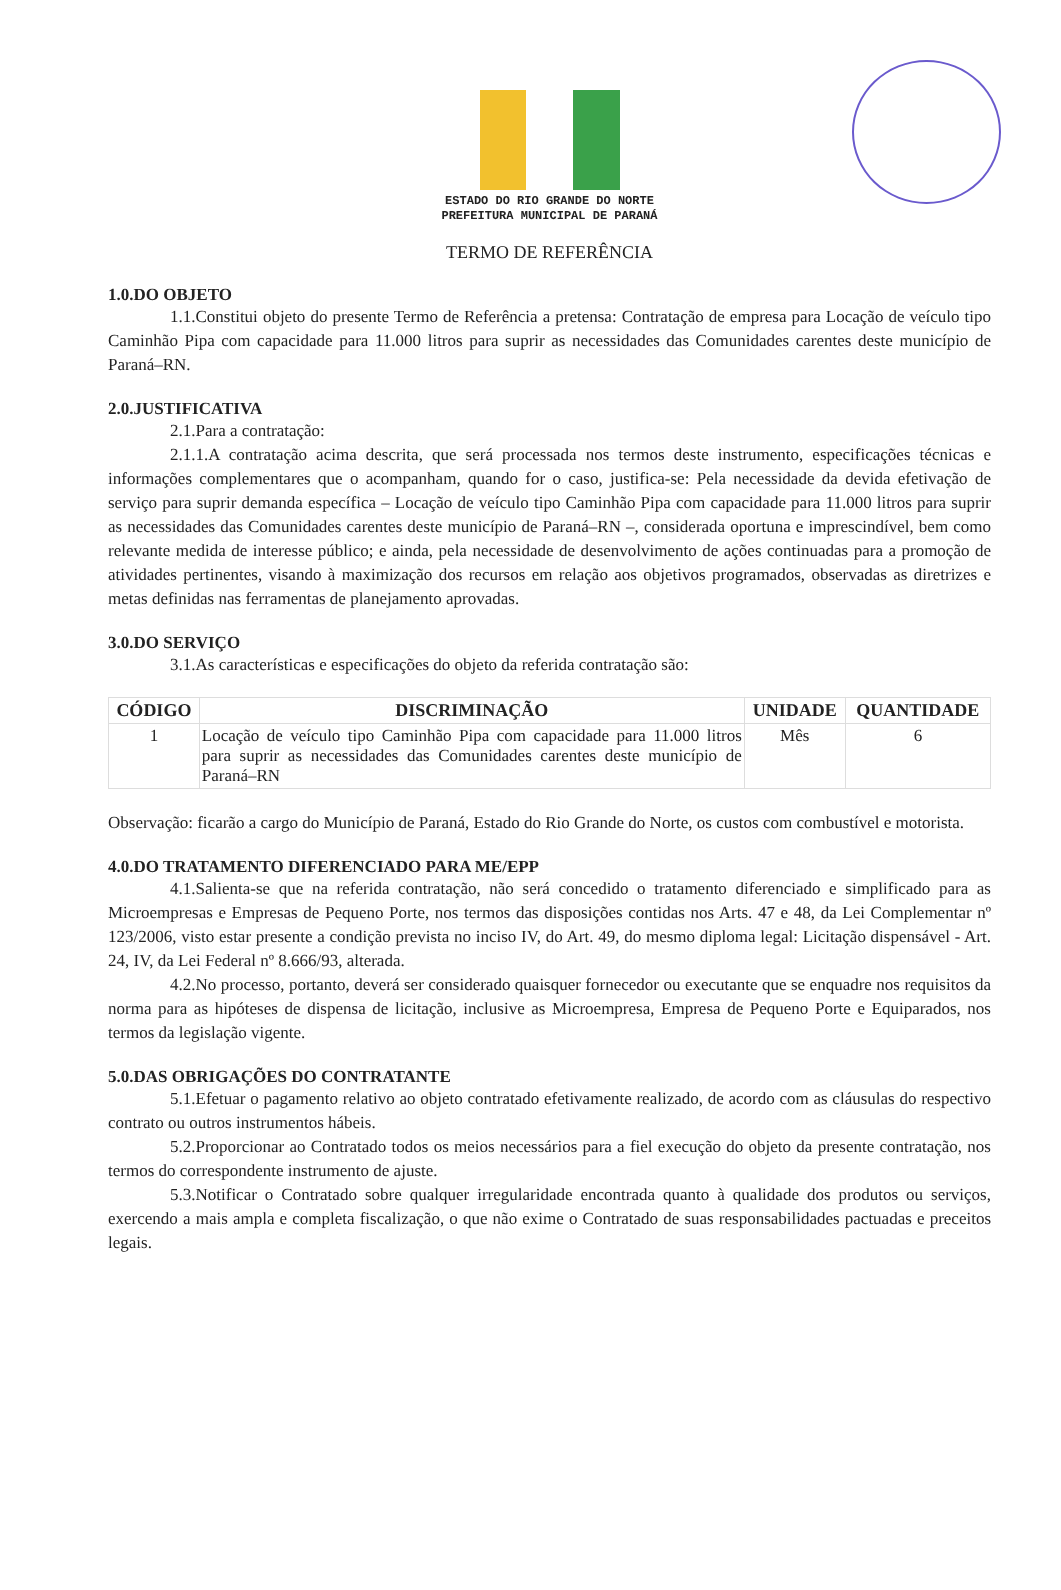ESTADO DO RIO GRANDE DO NORTE
PREFEITURA MUNICIPAL DE PARANÁ
TERMO DE REFERÊNCIA
1.0.DO OBJETO
1.1.Constitui objeto do presente Termo de Referência a pretensa: Contratação de empresa para Locação de veículo tipo Caminhão Pipa com capacidade para 11.000 litros para suprir as necessidades das Comunidades carentes deste município de Paraná–RN.
2.0.JUSTIFICATIVA
2.1.Para a contratação:
2.1.1.A contratação acima descrita, que será processada nos termos deste instrumento, especificações técnicas e informações complementares que o acompanham, quando for o caso, justifica-se: Pela necessidade da devida efetivação de serviço para suprir demanda específica – Locação de veículo tipo Caminhão Pipa com capacidade para 11.000 litros para suprir as necessidades das Comunidades carentes deste município de Paraná–RN –, considerada oportuna e imprescindível, bem como relevante medida de interesse público; e ainda, pela necessidade de desenvolvimento de ações continuadas para a promoção de atividades pertinentes, visando à maximização dos recursos em relação aos objetivos programados, observadas as diretrizes e metas definidas nas ferramentas de planejamento aprovadas.
3.0.DO SERVIÇO
3.1.As características e especificações do objeto da referida contratação são:
| CÓDIGO | DISCRIMINAÇÃO | UNIDADE | QUANTIDADE |
| --- | --- | --- | --- |
| 1 | Locação de veículo tipo Caminhão Pipa com capacidade para 11.000 litros para suprir as necessidades das Comunidades carentes deste município de Paraná–RN | Mês | 6 |
Observação: ficarão a cargo do Município de Paraná, Estado do Rio Grande do Norte, os custos com combustível e motorista.
4.0.DO TRATAMENTO DIFERENCIADO PARA ME/EPP
4.1.Salienta-se que na referida contratação, não será concedido o tratamento diferenciado e simplificado para as Microempresas e Empresas de Pequeno Porte, nos termos das disposições contidas nos Arts. 47 e 48, da Lei Complementar nº 123/2006, visto estar presente a condição prevista no inciso IV, do Art. 49, do mesmo diploma legal: Licitação dispensável - Art. 24, IV, da Lei Federal nº 8.666/93, alterada.
4.2.No processo, portanto, deverá ser considerado quaisquer fornecedor ou executante que se enquadre nos requisitos da norma para as hipóteses de dispensa de licitação, inclusive as Microempresa, Empresa de Pequeno Porte e Equiparados, nos termos da legislação vigente.
5.0.DAS OBRIGAÇÕES DO CONTRATANTE
5.1.Efetuar o pagamento relativo ao objeto contratado efetivamente realizado, de acordo com as cláusulas do respectivo contrato ou outros instrumentos hábeis.
5.2.Proporcionar ao Contratado todos os meios necessários para a fiel execução do objeto da presente contratação, nos termos do correspondente instrumento de ajuste.
5.3.Notificar o Contratado sobre qualquer irregularidade encontrada quanto à qualidade dos produtos ou serviços, exercendo a mais ampla e completa fiscalização, o que não exime o Contratado de suas responsabilidades pactuadas e preceitos legais.